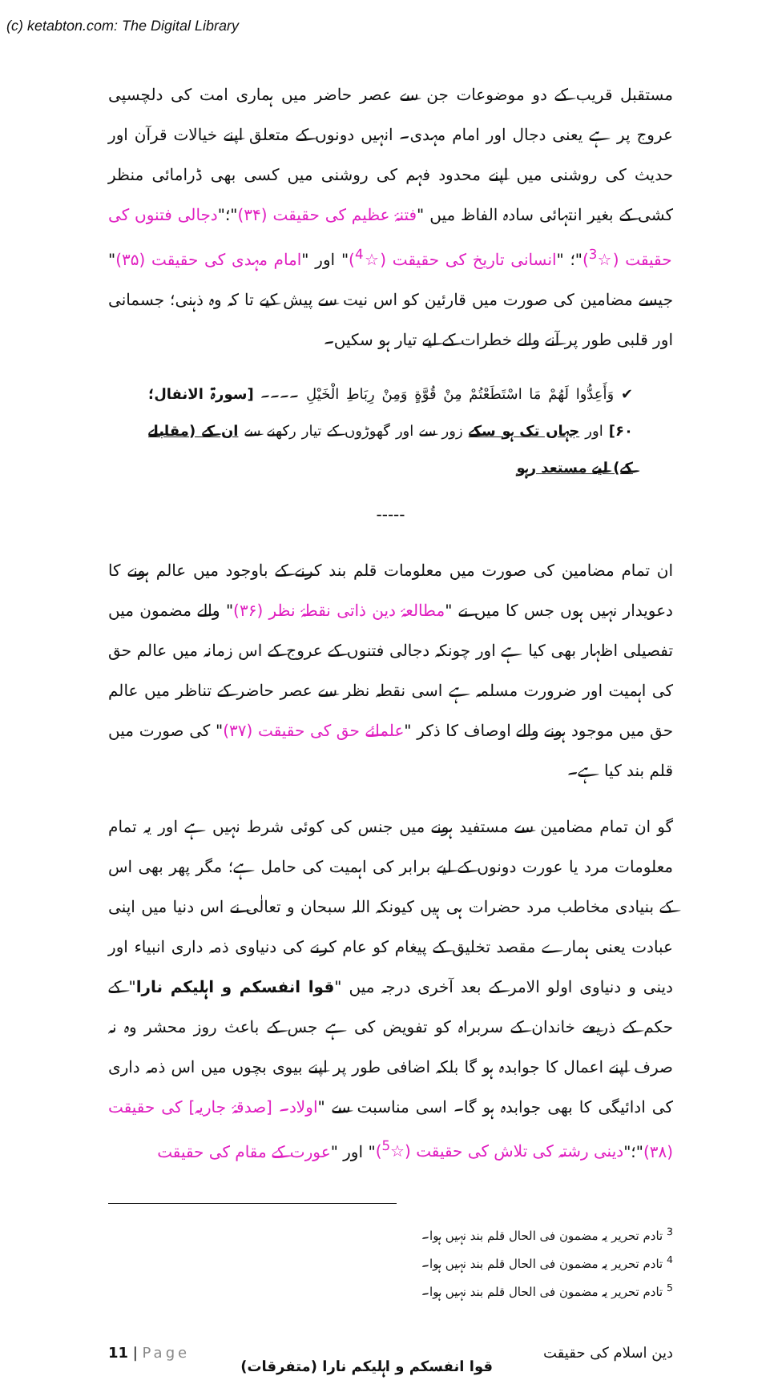(c) ketabton.com: The Digital Library
مستقبل قریب کے دو موضوعات جن سے عصر حاضر میں ہماری امت کی دلچسپی عروج پر ہے یعنی دجال اور امام مہدی۔ انہیں دونوں کے متعلق اپنے خیالات قرآن اور حدیث کی روشنی میں اپنے محدود فہم کی روشنی میں کسی بھی ڈرامائی منظر کشی کے بغیر انتہائی سادہ الفاظ میں "فتنۂ عظیم کی حقیقت (۳۴)"؛"دجالی فتنوں کی حقیقت (☆<sup>3</sup>)"؛ "انسانی تاریخ کی حقیقت (☆<sup>4</sup>)" اور "امام مہدی کی حقیقت (۳۵)" جیسے مضامین کی صورت میں قارئین کو اس نیت سے پیش کیے تا کہ وہ ذہنی؛ جسمانی اور قلبی طور پر آنے والے خطرات کے لیے تیار ہو سکیں۔
✔ وَأَعِدُّوا لَهُمْ مَا اسْتَطَعْتُمْ مِنْ قُوَّةٍ وَمِنْ رِبَاطِ الْخَيْلِ ۔۔۔۔ [سورۃ الانفال؛ ۶۰] اور جہاں تک ہو سکے زور سے اور گھوڑوں کے تیار رکھنے سے ان کے (مقابلے کے) لیے مستعد رہو
-----
ان تمام مضامین کی صورت میں معلومات قلم بند کرنے کے باوجود میں عالم ہونے کا دعویدار نہیں ہوں جس کا میں نے "مطالعۂ دین ذاتی نقطۂ نظر (۳۶)" والے مضمون میں تفصیلی اظہار بھی کیا ہے اور چونکہ دجالی فتنوں کے عروج کے اس زمانہ میں عالم حق کی اہمیت اور ضرورت مسلمہ ہے اسی نقطہ نظر سے عصر حاضر کے تناظر میں عالم حق میں موجود ہونے والے اوصاف کا ذکر "علمائے حق کی حقیقت (۳۷)" کی صورت میں قلم بند کیا ہے۔
گو ان تمام مضامین سے مستفید ہونے میں جنس کی کوئی شرط نہیں ہے اور یہ تمام معلومات مرد یا عورت دونوں کے لیے برابر کی اہمیت کی حامل ہے؛ مگر پھر بھی اس کے بنیادی مخاطب مرد حضرات ہی ہیں کیونکہ اللہ سبحان و تعالٰی نے اس دنیا میں اپنی عبادت یعنی ہمارے مقصد تخلیق کے پیغام کو عام کرنے کی دنیاوی ذمہ داری انبیاء اور دینی و دنیاوی اولو الامر کے بعد آخری درجہ میں "قوا انفسکم و اہلیکم نارا" کے حکم کے ذریعے خاندان کے سربراہ کو تفویض کی ہے جس کے باعث روز محشر وہ نہ صرف اپنے اعمال کا جوابدہ ہو گا بلکہ اضافی طور پر اپنے بیوی بچوں میں اس ذمہ داری کی ادائیگی کا بھی جوابدہ ہو گا۔ اسی مناسبت سے "اولاد۔ [صدقۂ جاریہ] کی حقیقت (۳۸)"؛"دینی رشتہ کی تلاش کی حقیقت (☆<sup>5</sup>)" اور "عورت کے مقام کی حقیقت
<sup>3</sup> تادم تحریر یہ مضمون فی الحال قلم بند نہیں ہوا۔
<sup>4</sup> تادم تحریر یہ مضمون فی الحال قلم بند نہیں ہوا۔
<sup>5</sup> تادم تحریر یہ مضمون فی الحال قلم بند نہیں ہوا۔
11 | Page قوا انفسکم و اہلیکم نارا (متفرقات) دین اسلام کی حقیقت